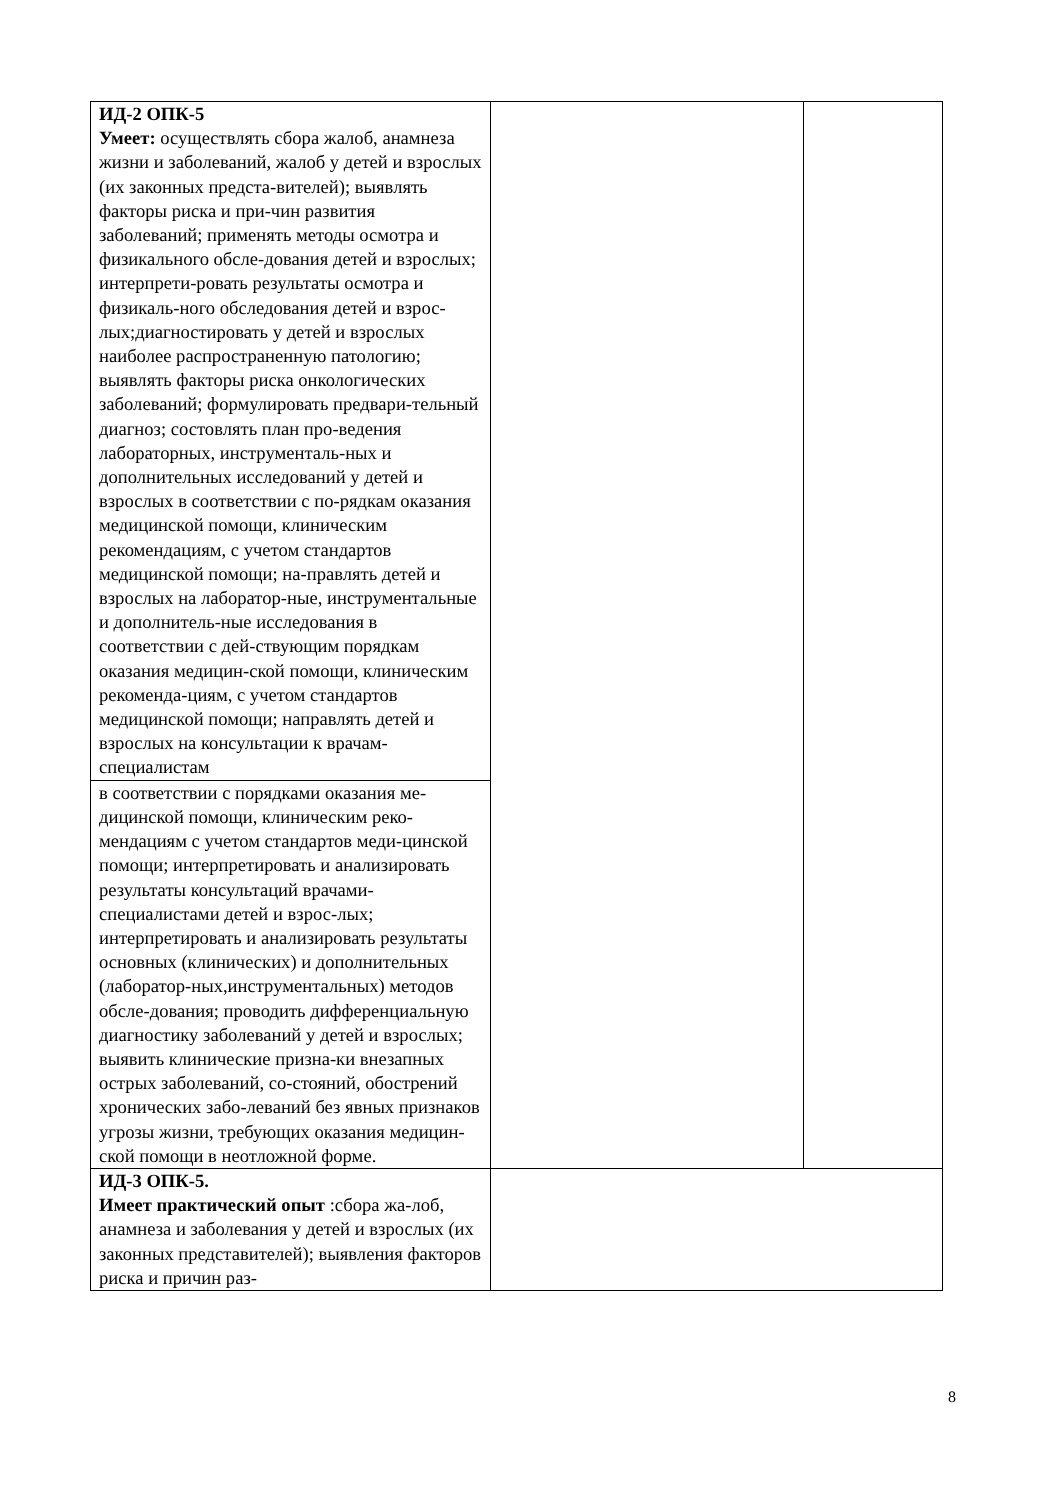| ИД-2 ОПК-5 Умеет: осуществлять сбора жалоб, анамнеза жизни и заболеваний, жалоб у детей и взрослых (их законных предста-вителей); выявлять факторы риска и при-чин развития заболеваний; применять методы осмотра и физикального обсле-дования детей и взрослых; интерпрети-ровать результаты осмотра и физикаль-ного обследования детей и взрос-лых;диагностировать у детей и взрослых наиболее распространенную патологию; выявлять факторы риска онкологических заболеваний; формулировать предвари-тельный диагноз; состовлять план про-ведения лабораторных, инструменталь-ных и дополнительных исследований у детей и взрослых в соответствии с по-рядкам оказания медицинской помощи, клиническим рекомендациям, с учетом стандартов медицинской помощи; на-правлять детей и взрослых на лаборатор-ные, инструментальные и дополнитель-ные исследования в соответствии с дей-ствующим порядкам оказания медицин-ской помощи, клиническим рекоменда-циям, с учетом стандартов медицинской помощи; направлять детей и взрослых на консультации к врачам- специалистам | | |
| в соответствии с порядками оказания ме-дицинской помощи, клиническим реко-мендациям с учетом стандартов меди-цинской помощи; интерпретировать и анализировать результаты консультаций врачами- специалистами детей и взрос-лых; интерпретировать и анализировать результаты основных (клинических) и дополнительных (лаборатор-ных,инструментальных) методов обсле-дования; проводить дифференциальную диагностику заболеваний у детей и взрослых; выявить клинические призна-ки внезапных острых заболеваний, со-стояний, обострений хронических забо-леваний без явных признаков угрозы жизни, требующих оказания медицин-ской помощи в неотложной форме. | | |
| ИД-3 ОПК-5. Имеет практический опыт :сбора жа-лоб, анамнеза и заболевания у детей и взрослых (их законных представителей); выявления факторов риска и причин раз- | | |
8